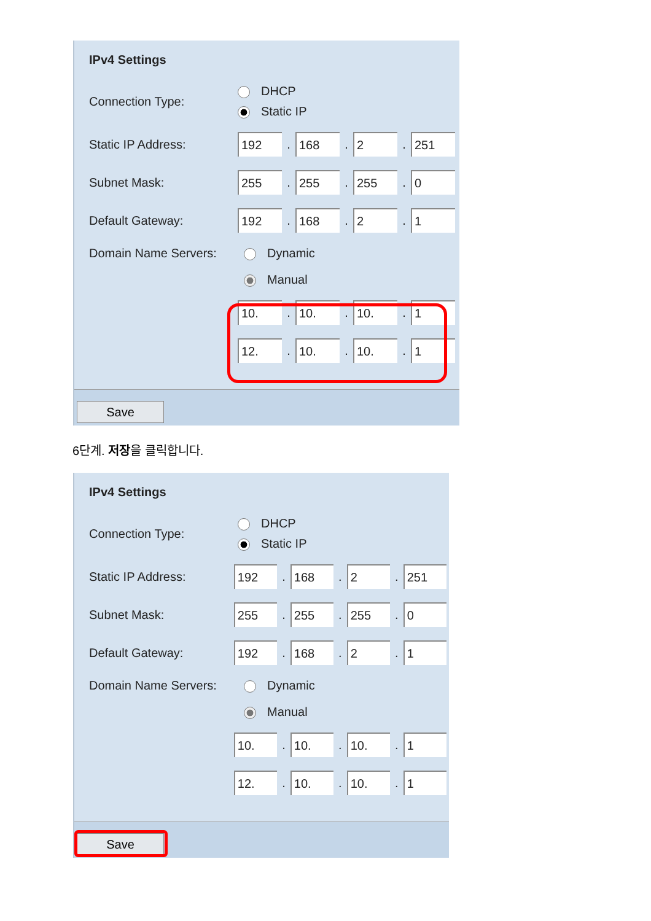IPv4 Settings
Connection Type:
DHCP
Static IP
Static IP Address:
192
.
168
.
2
.
251
Subnet Mask:
255
.
255
.
255
.
0
Default Gateway:
192
.
168
.
2
.
1
Domain Name Servers: Dynamic
Manual
10.
.
10.
.
10.
.
1
12.
.
10.
.
10.
.
1
Save
6단계. 저장을 클릭합니다.
IPv4 Settings
Connection Type:
DHCP
Static IP
Static IP Address:
192
.
168
.
2
.
251
Subnet Mask:
255
.
255
.
255
.
0
Default Gateway:
192
.
168
.
2
.
1
Domain Name Servers: Dynamic
Manual
10.
.
10.
.
10.
.
1
12.
.
10.
.
10.
.
1
Save